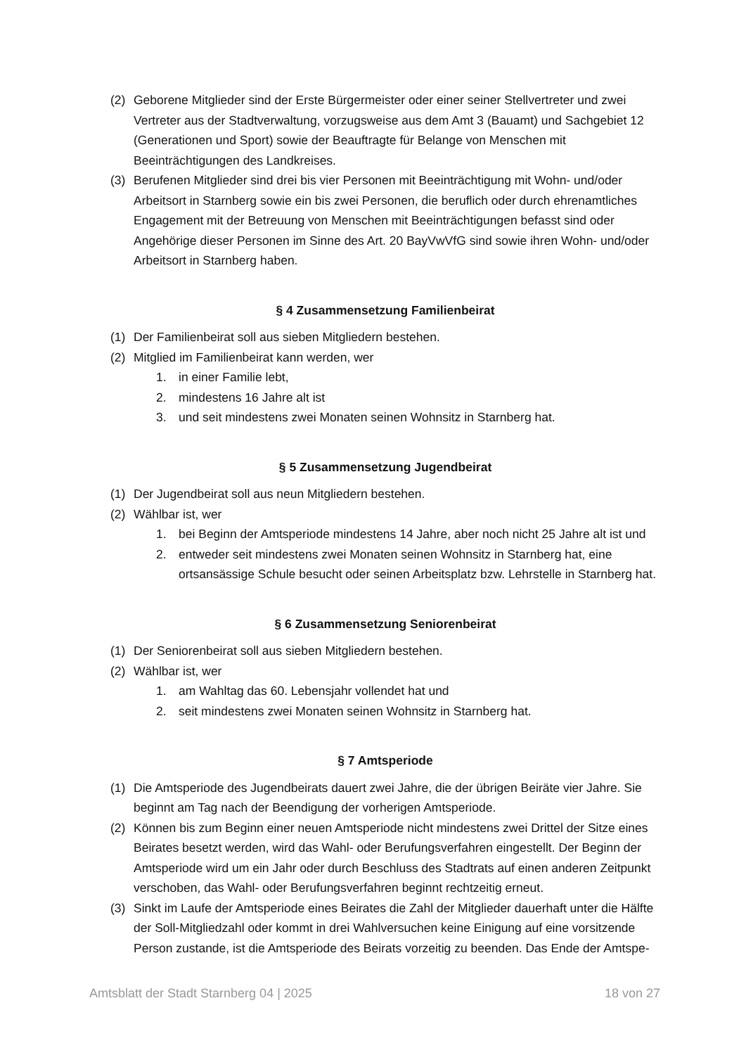(2) Geborene Mitglieder sind der Erste Bürgermeister oder einer seiner Stellvertreter und zwei Vertreter aus der Stadtverwaltung, vorzugsweise aus dem Amt 3 (Bauamt) und Sachgebiet 12 (Generationen und Sport) sowie der Beauftragte für Belange von Menschen mit Beeinträchtigungen des Landkreises.
(3) Berufenen Mitglieder sind drei bis vier Personen mit Beeinträchtigung mit Wohn- und/oder Arbeitsort in Starnberg sowie ein bis zwei Personen, die beruflich oder durch ehrenamtliches Engagement mit der Betreuung von Menschen mit Beeinträchtigungen befasst sind oder Angehörige dieser Personen im Sinne des Art. 20 BayVwVfG sind sowie ihren Wohn- und/oder Arbeitsort in Starnberg haben.
§ 4 Zusammensetzung Familienbeirat
(1) Der Familienbeirat soll aus sieben Mitgliedern bestehen.
(2) Mitglied im Familienbeirat kann werden, wer
1. in einer Familie lebt,
2. mindestens 16 Jahre alt ist
3. und seit mindestens zwei Monaten seinen Wohnsitz in Starnberg hat.
§ 5 Zusammensetzung Jugendbeirat
(1) Der Jugendbeirat soll aus neun Mitgliedern bestehen.
(2) Wählbar ist, wer
1. bei Beginn der Amtsperiode mindestens 14 Jahre, aber noch nicht 25 Jahre alt ist und
2. entweder seit mindestens zwei Monaten seinen Wohnsitz in Starnberg hat, eine ortsansässige Schule besucht oder seinen Arbeitsplatz bzw. Lehrstelle in Starnberg hat.
§ 6 Zusammensetzung Seniorenbeirat
(1) Der Seniorenbeirat soll aus sieben Mitgliedern bestehen.
(2) Wählbar ist, wer
1. am Wahltag das 60. Lebensjahr vollendet hat und
2. seit mindestens zwei Monaten seinen Wohnsitz in Starnberg hat.
§ 7 Amtsperiode
(1) Die Amtsperiode des Jugendbeirats dauert zwei Jahre, die der übrigen Beiräte vier Jahre. Sie beginnt am Tag nach der Beendigung der vorherigen Amtsperiode.
(2) Können bis zum Beginn einer neuen Amtsperiode nicht mindestens zwei Drittel der Sitze eines Beirates besetzt werden, wird das Wahl- oder Berufungsverfahren eingestellt. Der Beginn der Amtsperiode wird um ein Jahr oder durch Beschluss des Stadtrats auf einen anderen Zeitpunkt verschoben, das Wahl- oder Berufungsverfahren beginnt rechtzeitig erneut.
(3) Sinkt im Laufe der Amtsperiode eines Beirates die Zahl der Mitglieder dauerhaft unter die Hälfte der Soll-Mitgliedzahl oder kommt in drei Wahlversuchen keine Einigung auf eine vorsitzende Person zustande, ist die Amtsperiode des Beirats vorzeitig zu beenden. Das Ende der Amtspe-
Amtsblatt der Stadt Starnberg 04 | 2025 18 von 27